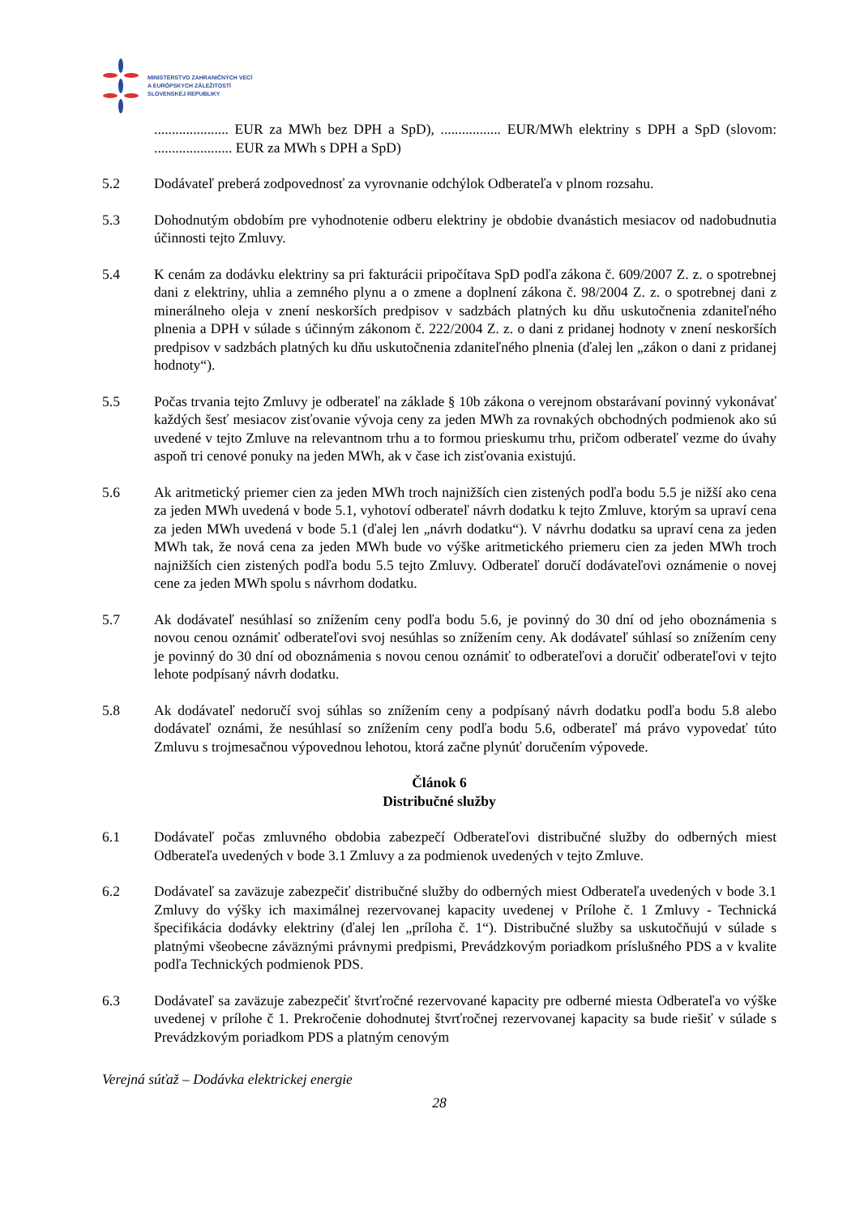MINISTERSTVO ZAHRANIČNÝCH VECÍ
A EURÓPSKYCH ZÁLEŽITOSTÍ
SLOVENSKEJ REPUBLIKY
..................... EUR za MWh bez DPH a SpD), ................. EUR/MWh elektriny s DPH a SpD (slovom: ...................... EUR za MWh s DPH a SpD)
5.2 Dodávateľ preberá zodpovednosť za vyrovnanie odchýlok Odberateľa v plnom rozsahu.
5.3 Dohodnutým obdobím pre vyhodnotenie odberu elektriny je obdobie dvanástich mesiacov od nadobudnutia účinnosti tejto Zmluvy.
5.4 K cenám za dodávku elektriny sa pri fakturácii pripočítava SpD podľa zákona č. 609/2007 Z. z. o spotrebnej dani z elektriny, uhlia a zemného plynu a o zmene a doplnení zákona č. 98/2004 Z. z. o spotrebnej dani z minerálneho oleja v znení neskorších predpisov v sadzbách platných ku dňu uskutočnenia zdaniteľného plnenia a DPH v súlade s účinným zákonom č. 222/2004 Z. z. o dani z pridanej hodnoty v znení neskorších predpisov v sadzbách platných ku dňu uskutočnenia zdaniteľného plnenia (ďalej len „zákon o dani z pridanej hodnoty“).
5.5 Počas trvania tejto Zmluvy je odberateľ na základe § 10b zákona o verejnom obstarávaní povinný vykonávať každých šesť mesiacov zisťovanie vývoja ceny za jeden MWh za rovnakých obchodných podmienok ako sú uvedené v tejto Zmluve na relevantnom trhu a to formou prieskumu trhu, pričom odberateľ vezme do úvahy aspoň tri cenové ponuky na jeden MWh, ak v čase ich zisťovania existujú.
5.6 Ak aritmetický priemer cien za jeden MWh troch najnižších cien zistených podľa bodu 5.5 je nižší ako cena za jeden MWh uvedená v bode 5.1, vyhotoví odberateľ návrh dodatku k tejto Zmluve, ktorým sa upraví cena za jeden MWh uvedená v bode 5.1 (ďalej len „návrh dodatku“). V návrhu dodatku sa upraví cena za jeden MWh tak, že nová cena za jeden MWh bude vo výške aritmetického priemeru cien za jeden MWh troch najnižších cien zistených podľa bodu 5.5 tejto Zmluvy. Odberateľ doručí dodávateľovi oznámenie o novej cene za jeden MWh spolu s návrhom dodatku.
5.7 Ak dodávateľ nesúhlasí so znížením ceny podľa bodu 5.6, je povinný do 30 dní od jeho oboznámenia s novou cenou oznámiť odberateľovi svoj nesúhlas so znížením ceny. Ak dodávateľ súhlasí so znížením ceny je povinný do 30 dní od oboznámenia s novou cenou oznámiť to odberateľovi a doručiť odberateľovi v tejto lehote podpísaný návrh dodatku.
5.8 Ak dodávateľ nedoručí svoj súhlas so znížením ceny a podpísaný návrh dodatku podľa bodu 5.8 alebo dodávateľ oznámi, že nesúhlasí so znížením ceny podľa bodu 5.6, odberateľ má právo vypovedať túto Zmluvu s trojmesačnou výpovednou lehotou, ktorá začne plynúť doručením výpovede.
Článok 6
Distribučné služby
6.1 Dodávateľ počas zmluvného obdobia zabezpečí Odberateľovi distribučné služby do odberných miest Odberateľa uvedených v bode 3.1 Zmluvy a za podmienok uvedených v tejto Zmluve.
6.2 Dodávateľ sa zaväzuje zabezpečiť distribučné služby do odberných miest Odberateľa uvedených v bode 3.1 Zmluvy do výšky ich maximálnej rezervovanej kapacity uvedenej v Prílohe č. 1 Zmluvy - Technická špecifikácia dodávky elektriny (ďalej len „príloha č. 1“). Distribučné služby sa uskutočňujú v súlade s platnými všeobecne záväznými právnymi predpismi, Prevádzkovým poriadkom príslušného PDS a v kvalite podľa Technických podmienok PDS.
6.3 Dodávateľ sa zaväzuje zabezpečiť štvrťročné rezervované kapacity pre odberné miesta Odberateľa vo výške uvedenej v prílohe č 1. Prekročenie dohodnutej štvrťročnej rezervovanej kapacity sa bude riešiť v súlade s Prevádzkovým poriadkom PDS a platným cenovým
Verejná súťaž – Dodávka elektrickej energie
28